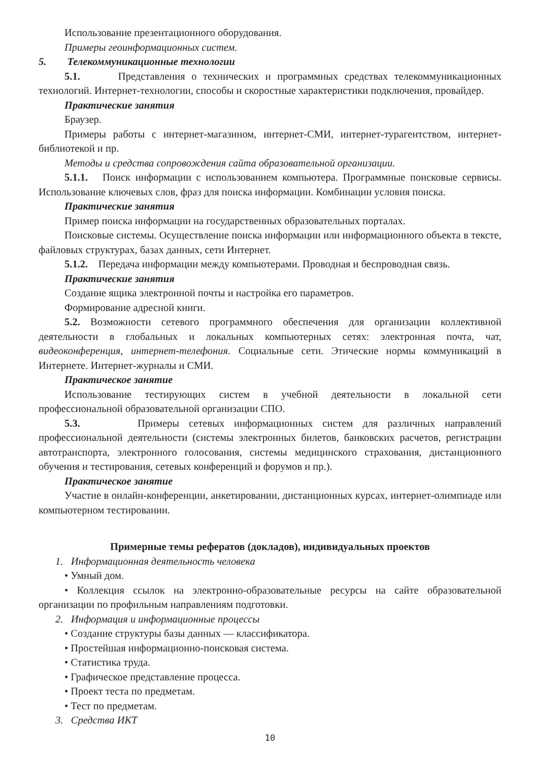Использование презентационного оборудования.
Примеры геоинформационных систем.
5. Телекоммуникационные технологии
5.1. Представления о технических и программных средствах телекоммуникационных технологий. Интернет-технологии, способы и скоростные характеристики подключения, провайдер.
Практические занятия
Браузер.
Примеры работы с интернет-магазином, интернет-СМИ, интернет-турагентством, интернет-библиотекой и пр.
Методы и средства сопровождения сайта образовательной организации.
5.1.1. Поиск информации с использованием компьютера. Программные поисковые сервисы. Использование ключевых слов, фраз для поиска информации. Комбинации условия поиска.
Практические занятия
Пример поиска информации на государственных образовательных порталах.
Поисковые системы. Осуществление поиска информации или информационного объекта в тексте, файловых структурах, базах данных, сети Интернет.
5.1.2. Передача информации между компьютерами. Проводная и беспроводная связь.
Практические занятия
Создание ящика электронной почты и настройка его параметров.
Формирование адресной книги.
5.2. Возможности сетевого программного обеспечения для организации коллективной деятельности в глобальных и локальных компьютерных сетях: электронная почта, чат, видеоконференция, интернет-телефония. Социальные сети. Этические нормы коммуникаций в Интернете. Интернет-журналы и СМИ.
Практическое занятие
Использование тестирующих систем в учебной деятельности в локальной сети профессиональной образовательной организации СПО.
5.3. Примеры сетевых информационных систем для различных направлений профессиональной деятельности (системы электронных билетов, банковских расчетов, регистрации автотранспорта, электронного голосования, системы медицинского страхования, дистанционного обучения и тестирования, сетевых конференций и форумов и пр.).
Практическое занятие
Участие в онлайн-конференции, анкетировании, дистанционных курсах, интернет-олимпиаде или компьютерном тестировании.
Примерные темы рефератов (докладов), индивидуальных проектов
1. Информационная деятельность человека
• Умный дом.
• Коллекция ссылок на электронно-образовательные ресурсы на сайте образовательной организации по профильным направлениям подготовки.
2. Информация и информационные процессы
• Создание структуры базы данных — классификатора.
• Простейшая информационно-поисковая система.
• Статистика труда.
• Графическое представление процесса.
• Проект теста по предметам.
• Тест по предметам.
3. Средства ИКТ
10